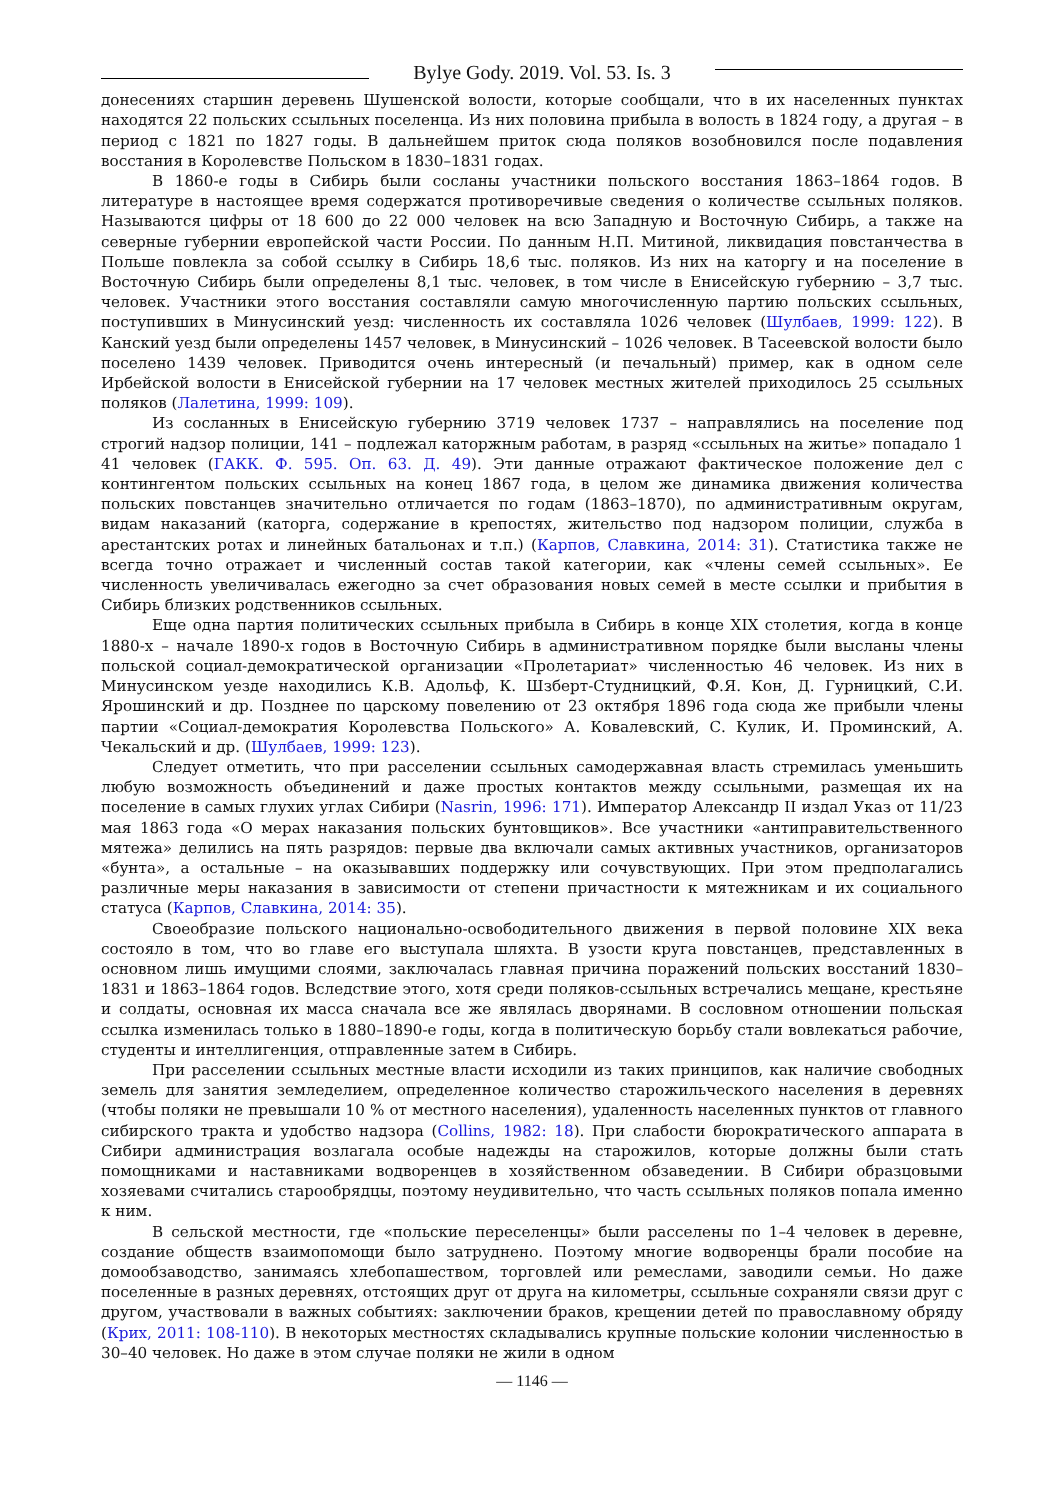Bylye Gody. 2019. Vol. 53. Is. 3
донесениях старшин деревень Шушенской волости, которые сообщали, что в их населенных пунктах находятся 22 польских ссыльных поселенца. Из них половина прибыла в волость в 1824 году, а другая – в период с 1821 по 1827 годы. В дальнейшем приток сюда поляков возобновился после подавления восстания в Королевстве Польском в 1830–1831 годах.
В 1860-е годы в Сибирь были сосланы участники польского восстания 1863–1864 годов. В литературе в настоящее время содержатся противоречивые сведения о количестве ссыльных поляков. Называются цифры от 18 600 до 22 000 человек на всю Западную и Восточную Сибирь, а также на северные губернии европейской части России. По данным Н.П. Митиной, ликвидация повстанчества в Польше повлекла за собой ссылку в Сибирь 18,6 тыс. поляков. Из них на каторгу и на поселение в Восточную Сибирь были определены 8,1 тыс. человек, в том числе в Енисейскую губернию – 3,7 тыс. человек. Участники этого восстания составляли самую многочисленную партию польских ссыльных, поступивших в Минусинский уезд: численность их составляла 1026 человек (Шулбаев, 1999: 122). В Канский уезд были определены 1457 человек, в Минусинский – 1026 человек. В Тасеевской волости было поселено 1439 человек. Приводится очень интересный (и печальный) пример, как в одном селе Ирбейской волости в Енисейской губернии на 17 человек местных жителей приходилось 25 ссыльных поляков (Лалетина, 1999: 109).
Из сосланных в Енисейскую губернию 3719 человек 1737 – направлялись на поселение под строгий надзор полиции, 141 – подлежал каторжным работам, в разряд «ссыльных на житье» попадало 1 41 человек (ГАКК. Ф. 595. Оп. 63. Д. 49). Эти данные отражают фактическое положение дел с контингентом польских ссыльных на конец 1867 года, в целом же динамика движения количества польских повстанцев значительно отличается по годам (1863–1870), по административным округам, видам наказаний (каторга, содержание в крепостях, жительство под надзором полиции, служба в арестантских ротах и линейных батальонах и т.п.) (Карпов, Славкина, 2014: 31). Статистика также не всегда точно отражает и численный состав такой категории, как «члены семей ссыльных». Ее численность увеличивалась ежегодно за счет образования новых семей в месте ссылки и прибытия в Сибирь близких родственников ссыльных.
Еще одна партия политических ссыльных прибыла в Сибирь в конце XIX столетия, когда в конце 1880-х – начале 1890-х годов в Восточную Сибирь в административном порядке были высланы члены польской социал-демократической организации «Пролетариат» численностью 46 человек. Из них в Минусинском уезде находились К.В. Адольф, К. Шзберт-Студницкий, Ф.Я. Кон, Д. Гурницкий, С.И. Ярошинский и др. Позднее по царскому повелению от 23 октября 1896 года сюда же прибыли члены партии «Социал-демократия Королевства Польского» А. Ковалевский, С. Кулик, И. Проминский, А. Чекальский и др. (Шулбаев, 1999: 123).
Следует отметить, что при расселении ссыльных самодержавная власть стремилась уменьшить любую возможность объединений и даже простых контактов между ссыльными, размещая их на поселение в самых глухих углах Сибири (Nasrin, 1996: 171). Император Александр II издал Указ от 11/23 мая 1863 года «О мерах наказания польских бунтовщиков». Все участники «антиправительственного мятежа» делились на пять разрядов: первые два включали самых активных участников, организаторов «бунта», а остальные – на оказывавших поддержку или сочувствующих. При этом предполагались различные меры наказания в зависимости от степени причастности к мятежникам и их социального статуса (Карпов, Славкина, 2014: 35).
Своеобразие польского национально-освободительного движения в первой половине XIX века состояло в том, что во главе его выступала шляхта. В узости круга повстанцев, представленных в основном лишь имущими слоями, заключалась главная причина поражений польских восстаний 1830–1831 и 1863–1864 годов. Вследствие этого, хотя среди поляков-ссыльных встречались мещане, крестьяне и солдаты, основная их масса сначала все же являлась дворянами. В сословном отношении польская ссылка изменилась только в 1880–1890-е годы, когда в политическую борьбу стали вовлекаться рабочие, студенты и интеллигенция, отправленные затем в Сибирь.
При расселении ссыльных местные власти исходили из таких принципов, как наличие свободных земель для занятия земледелием, определенное количество старожильческого населения в деревнях (чтобы поляки не превышали 10 % от местного населения), удаленность населенных пунктов от главного сибирского тракта и удобство надзора (Collins, 1982: 18). При слабости бюрократического аппарата в Сибири администрация возлагала особые надежды на старожилов, которые должны были стать помощниками и наставниками водворенцев в хозяйственном обзаведении. В Сибири образцовыми хозяевами считались старообрядцы, поэтому неудивительно, что часть ссыльных поляков попала именно к ним.
В сельской местности, где «польские переселенцы» были расселены по 1–4 человек в деревне, создание обществ взаимопомощи было затруднено. Поэтому многие водворенцы брали пособие на домообзаводство, занимаясь хлебопашеством, торговлей или ремеслами, заводили семьи. Но даже поселенные в разных деревнях, отстоящих друг от друга на километры, ссыльные сохраняли связи друг с другом, участвовали в важных событиях: заключении браков, крещении детей по православному обряду (Крих, 2011: 108-110). В некоторых местностях складывались крупные польские колонии численностью в 30–40 человек. Но даже в этом случае поляки не жили в одном
— 1146 —